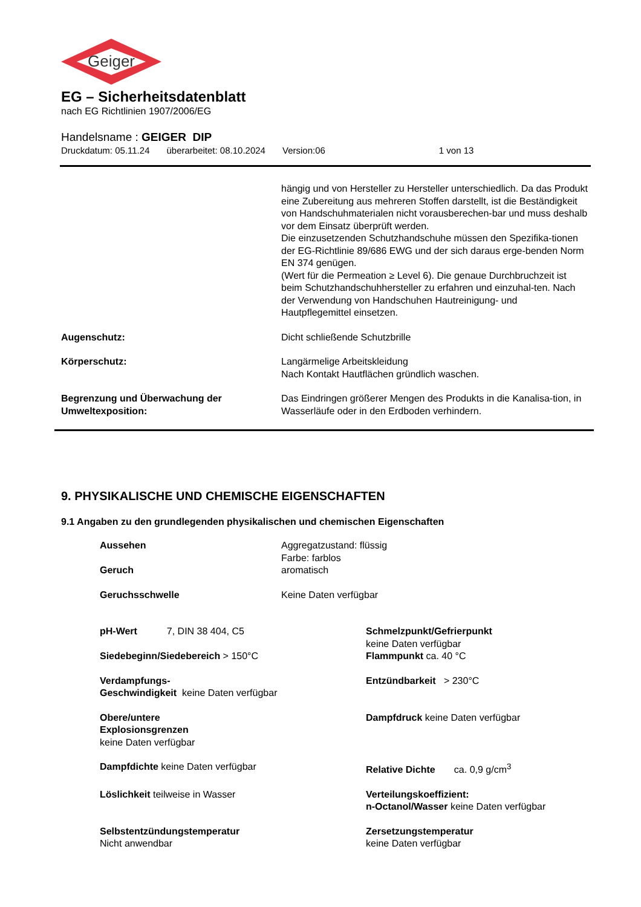Geiger
EG – Sicherheitsdatenblatt
nach EG Richtlinien 1907/2006/EG
Handelsname : GEIGER DIP
Druckdatum: 05.11.24 überarbeitet: 08.10.2024 Version:06 1 von 13
hängig und von Hersteller zu Hersteller unterschiedlich. Da das Produkt eine Zubereitung aus mehreren Stoffen darstellt, ist die Beständigkeit von Handschuhmaterialen nicht vorausberechen-bar und muss deshalb vor dem Einsatz überprüft werden.
Die einzusetzenden Schutzhandschuhe müssen den Spezifika-tionen der EG-Richtlinie 89/686 EWG und der sich daraus erge-benden Norm EN 374 genügen.
(Wert für die Permeation ≥ Level 6). Die genaue Durchbruchzeit ist beim Schutzhandschuhhersteller zu erfahren und einzuhal-ten. Nach der Verwendung von Handschuhen Hautreinigung- und Hautpflegemittel einsetzen.
Augenschutz: Dicht schließende Schutzbrille
Körperschutz: Langärmelige Arbeitskleidung
Nach Kontakt Hautflächen gründlich waschen.
Begrenzung und Überwachung der Umweltexposition:
Das Eindringen größerer Mengen des Produkts in die Kanalisa-tion, in Wasserläufe oder in den Erdboden verhindern.
9. PHYSIKALISCHE UND CHEMISCHE EIGENSCHAFTEN
9.1 Angaben zu den grundlegenden physikalischen und chemischen Eigenschaften
Aussehen Aggregatzustand: flüssig
Farbe: farblos
Geruch aromatisch
Geruchsschwelle Keine Daten verfügbar
pH-Wert 7, DIN 38 404, C5 Schmelzpunkt/Gefrierpunkt
keine Daten verfügbar
Siedebeginn/Siedebereich > 150°C Flammpunkt ca. 40 °C
Verdampfungs-
Geschwindigkeit keine Daten verfügbar
Entzündbarkeit > 230°C
Obere/untere
Explosionsgrenzen
keine Daten verfügbar
Dampfdruck keine Daten verfügbar
Dampfdichte keine Daten verfügbar Relative Dichte ca. 0,9 g/cm<sup>3</sup>
Löslichkeit teilweise in Wasser Verteilungskoeffizient:
n-Octanol/Wasser keine Daten verfügbar
Selbstentzündungstemperatur
Nicht anwendbar
Zersetzungstemperatur
keine Daten verfügbar